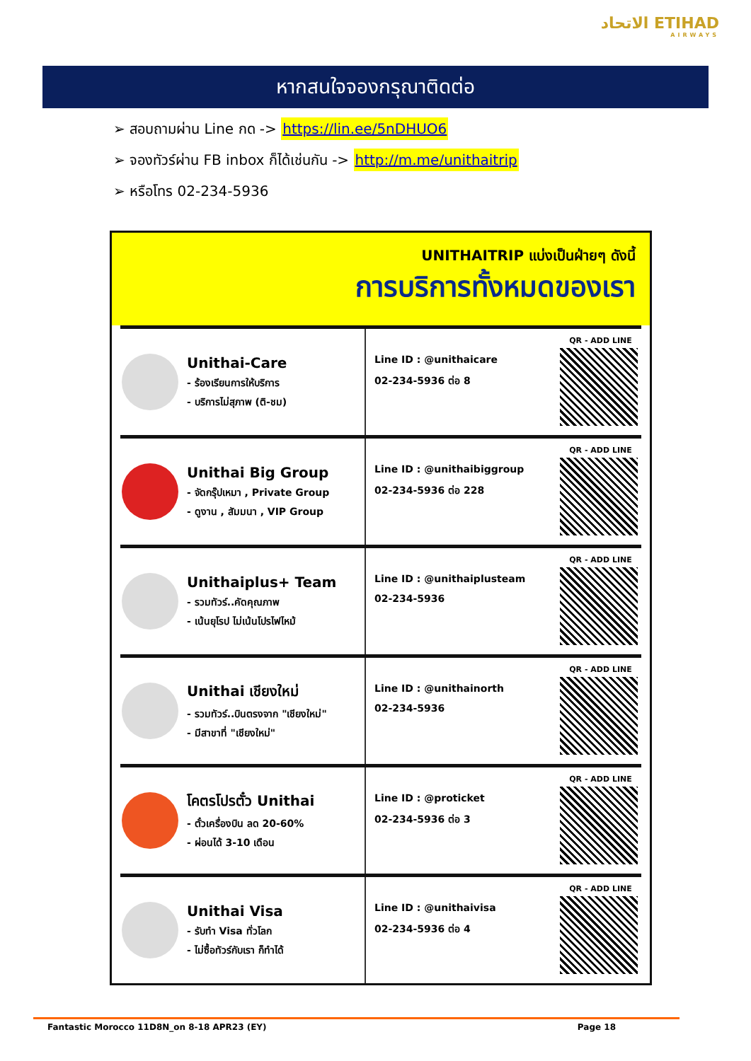الاتحاد ETIHAD
AIRWAYS
หากสนใจจองกรุณาติดต่อ
➢ สอบถามผ่าน Line กด -> https://lin.ee/5nDHUO6
➢ จองทัวร์ผ่าน FB inbox ก็ได้เช่นกัน -> http://m.me/unithaitrip
➢ หรือโทร 02-234-5936
UNITHAITRIP แบ่งเป็นฝ่ายๆ ดังนี้
การบริการทั้งหมดของเรา
Unithai-Care
- ร้องเรียนการให้บริการ
- บริการไม่สุภาพ (ติ-ชม)
Line ID : @unithaicare
02-234-5936 ต่อ 8
QR - ADD LINE
Unithai Big Group
- จัดกรุ๊ปเหมา , Private Group
- ดูงาน , สัมมนา , VIP Group
Line ID : @unithaibiggroup
02-234-5936 ต่อ 228
QR - ADD LINE
Unithaiplus+ Team
- รวมทัวร์..คัดคุณภาพ
- เน้นยุโรป ไม่เน้นโปรไฟไหม้
Line ID : @unithaiplusteam
02-234-5936
QR - ADD LINE
Unithai เชียงใหม่
- รวมทัวร์..บินตรงจาก "เชียงใหม่"
- มีสาขาที่ "เชียงใหม่"
Line ID : @unithainorth
02-234-5936
QR - ADD LINE
โคตรโปรตั๋ว Unithai
- ตั๋วเครื่องบิน ลด 20-60%
- ผ่อนได้ 3-10 เดือน
Line ID : @proticket
02-234-5936 ต่อ 3
QR - ADD LINE
Unithai Visa
- รับทำ Visa ทั่วโลก
- ไม่ซื้อทัวร์กับเรา ก็ทำได้
Line ID : @unithaivisa
02-234-5936 ต่อ 4
QR - ADD LINE
Fantastic Morocco 11D8N_on 8-18 APR23 (EY) Page 18